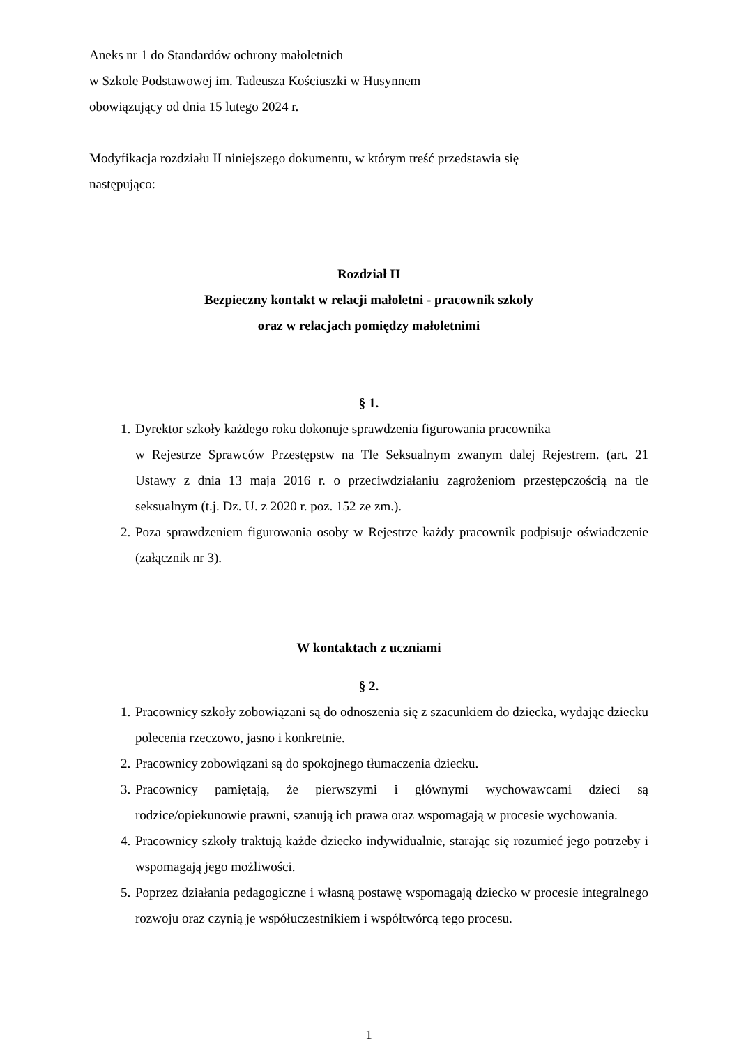Aneks nr 1 do Standardów ochrony małoletnich
w Szkole Podstawowej im. Tadeusza Kościuszki w Husynnem
obowiązujący od dnia 15 lutego 2024 r.
Modyfikacja rozdziału II niniejszego dokumentu, w którym treść przedstawia się
następująco:
Rozdział II
Bezpieczny kontakt w relacji małoletni - pracownik szkoły
oraz w relacjach pomiędzy małoletnimi
§ 1.
1. Dyrektor szkoły każdego roku dokonuje sprawdzenia figurowania pracownika
w Rejestrze Sprawców Przestępstw na Tle Seksualnym zwanym dalej Rejestrem. (art. 21 Ustawy z dnia 13 maja 2016 r. o przeciwdziałaniu zagrożeniom przestępczością na tle seksualnym (t.j. Dz. U. z 2020 r. poz. 152 ze zm.).
2. Poza sprawdzeniem figurowania osoby w Rejestrze każdy pracownik podpisuje oświadczenie (załącznik nr 3).
W kontaktach z uczniami
§ 2.
1. Pracownicy szkoły zobowiązani są do odnoszenia się z szacunkiem do dziecka, wydając dziecku polecenia rzeczowo, jasno i konkretnie.
2. Pracownicy zobowiązani są do spokojnego tłumaczenia dziecku.
3. Pracownicy pamiętają, że pierwszymi i głównymi wychowawcami dzieci są rodzice/opiekunowie prawni, szanują ich prawa oraz wspomagają w procesie wychowania.
4. Pracownicy szkoły traktują każde dziecko indywidualnie, starając się rozumieć jego potrzeby i wspomagają jego możliwości.
5. Poprzez działania pedagogiczne i własną postawę wspomagają dziecko w procesie integralnego rozwoju oraz czynią je współuczestnikiem i współtwórcą tego procesu.
1